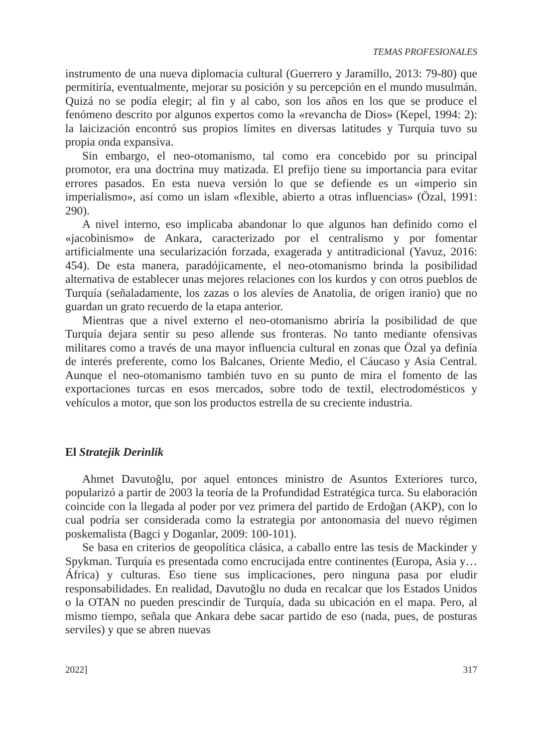TEMAS PROFESIONALES
instrumento de una nueva diplomacia cultural (Guerrero y Jaramillo, 2013: 79-80) que permitiría, eventualmente, mejorar su posición y su percepción en el mundo musulmán. Quizá no se podía elegir; al fin y al cabo, son los años en los que se produce el fenómeno descrito por algunos expertos como la «revancha de Dios» (Kepel, 1994: 2): la laicización encontró sus propios límites en diversas latitudes y Turquía tuvo su propia onda expansiva.
Sin embargo, el neo-otomanismo, tal como era concebido por su principal promotor, era una doctrina muy matizada. El prefijo tiene su importancia para evitar errores pasados. En esta nueva versión lo que se defiende es un «imperio sin imperialismo», así como un islam «flexible, abierto a otras influencias» (Özal, 1991: 290).
A nivel interno, eso implicaba abandonar lo que algunos han definido como el «jacobinismo» de Ankara, caracterizado por el centralismo y por fomentar artificialmente una secularización forzada, exagerada y antitradicional (Yavuz, 2016: 454). De esta manera, paradójicamente, el neo-otomanismo brinda la posibilidad alternativa de establecer unas mejores relaciones con los kurdos y con otros pueblos de Turquía (señaladamente, los zazas o los alevíes de Anatolia, de origen iranio) que no guardan un grato recuerdo de la etapa anterior.
Mientras que a nivel externo el neo-otomanismo abriría la posibilidad de que Turquía dejara sentir su peso allende sus fronteras. No tanto mediante ofensivas militares como a través de una mayor influencia cultural en zonas que Özal ya definía de interés preferente, como los Balcanes, Oriente Medio, el Cáucaso y Asia Central. Aunque el neo-otomanismo también tuvo en su punto de mira el fomento de las exportaciones turcas en esos mercados, sobre todo de textil, electrodomésticos y vehículos a motor, que son los productos estrella de su creciente industria.
El Stratejik Derinlik
Ahmet Davutoğlu, por aquel entonces ministro de Asuntos Exteriores turco, popularizó a partir de 2003 la teoría de la Profundidad Estratégica turca. Su elaboración coincide con la llegada al poder por vez primera del partido de Erdoğan (AKP), con lo cual podría ser considerada como la estrategia por antonomasia del nuevo régimen poskemalista (Bagci y Doganlar, 2009: 100-101).
Se basa en criterios de geopolítica clásica, a caballo entre las tesis de Mackinder y Spykman. Turquía es presentada como encrucijada entre continentes (Europa, Asia y… África) y culturas. Eso tiene sus implicaciones, pero ninguna pasa por eludir responsabilidades. En realidad, Davutoğlu no duda en recalcar que los Estados Unidos o la OTAN no pueden prescindir de Turquía, dada su ubicación en el mapa. Pero, al mismo tiempo, señala que Ankara debe sacar partido de eso (nada, pues, de posturas serviles) y que se abren nuevas
2022] 317